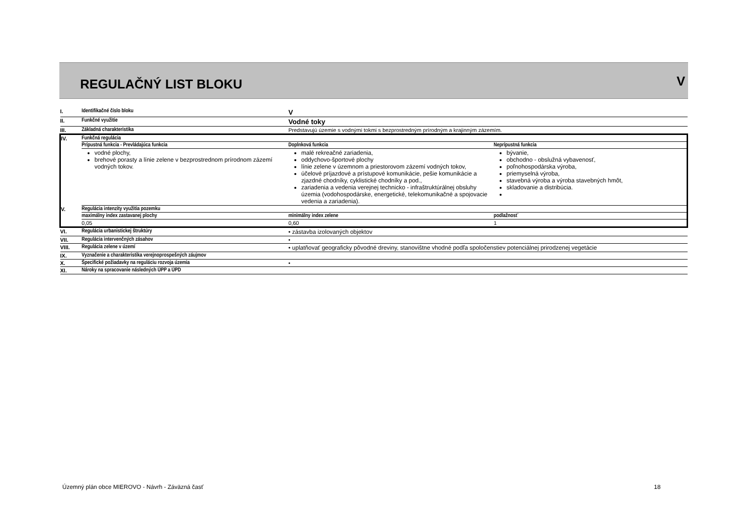REGULAČNÝ LIST BLOKU V
| I. | Identifikačné číslo bloku | V | |
| II. | Funkčné využitie | Vodné toky | |
| III. | Základná charakteristika | Predstavujú územie s vodnými tokmi s bezprostredným prírodným a krajinným zázemím. | |
| IV. | Funkčná regulácia | | |
| | Prípustná funkcia - Prevládajúca funkcia | Doplnková funkcia | Neprípustná funkcia |
| | vodné plochy, brehové porasty a línie zelene v bezprostrednom prírodnom zázemí vodných tokov. | malé rekreačné zariadenia, oddychovo-športové plochy línie zelene v územnom a priestorovom zázemí vodných tokov, účelové príjazdové a prístupové komunikácie, pešie komunikácie a zjazdné chodníky, cyklistické chodníky a pod., zariadenia a vedenia verejnej technicko - infraštruktúrálnej obsluhy územia (vodohospodárske, energetické, telekomunikačné a spojovacie vedenia a zariadenia). | bývanie, obchodno - obslužná vybavenosť, poľnohospodárska výroba, priemyselná výroba, stavebná výroba a výroba stavebných hmôt, skladovanie a distribúcia. |
| V. | Regulácia intenzity využitia pozemku | | |
| | maximálny index zastavanej plochy | minimálny index zelene | podlažnosť |
| | 0,05 | 0,60 | 1 |
| VI. | Regulácia urbanistickej štruktúry | • zástavba izolovaných objektov | |
| VII. | Regulácia intervenčných zásahov | • | |
| VIII. | Regulácia zelene v území | • uplatňovať geograficky pôvodné dreviny, stanovištne vhodné podľa spoločenstiev potenciálnej prirodzenej vegetácie | |
| IX. | Vyznačenie a charakteristika verejnoprospešných záujmov | | |
| X. | Špecifické požiadavky na reguláciu rozvoja územia | • | |
| XI. | Nároky na spracovanie následných ÚPP a ÚPD | | |
Územný plán obce MIEROVO - Návrh - Záväzná časť
18